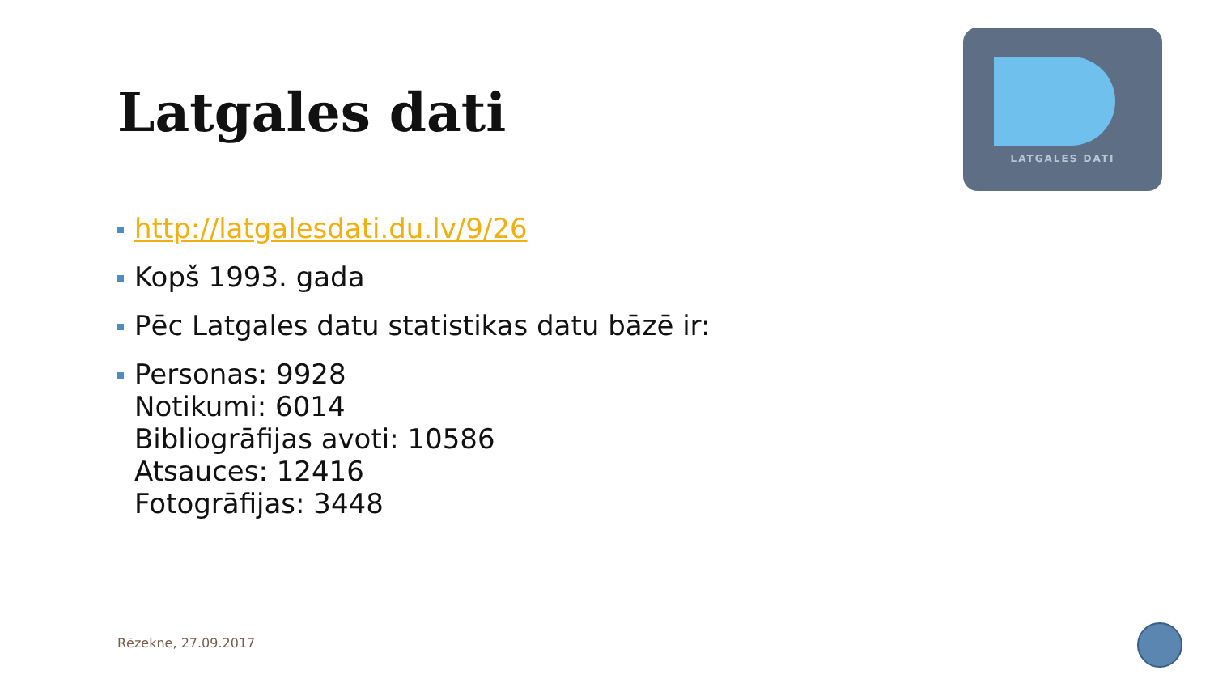Latgales dati
LATGALES DATI
http://latgalesdati.du.lv/9/26
Kopš 1993. gada
Pēc Latgales datu statistikas datu bāzē ir:
Personas: 9928
Notikumi: 6014
Bibliogrāfijas avoti: 10586
Atsauces: 12416
Fotogrāfijas: 3448
Rēzekne, 27.09.2017